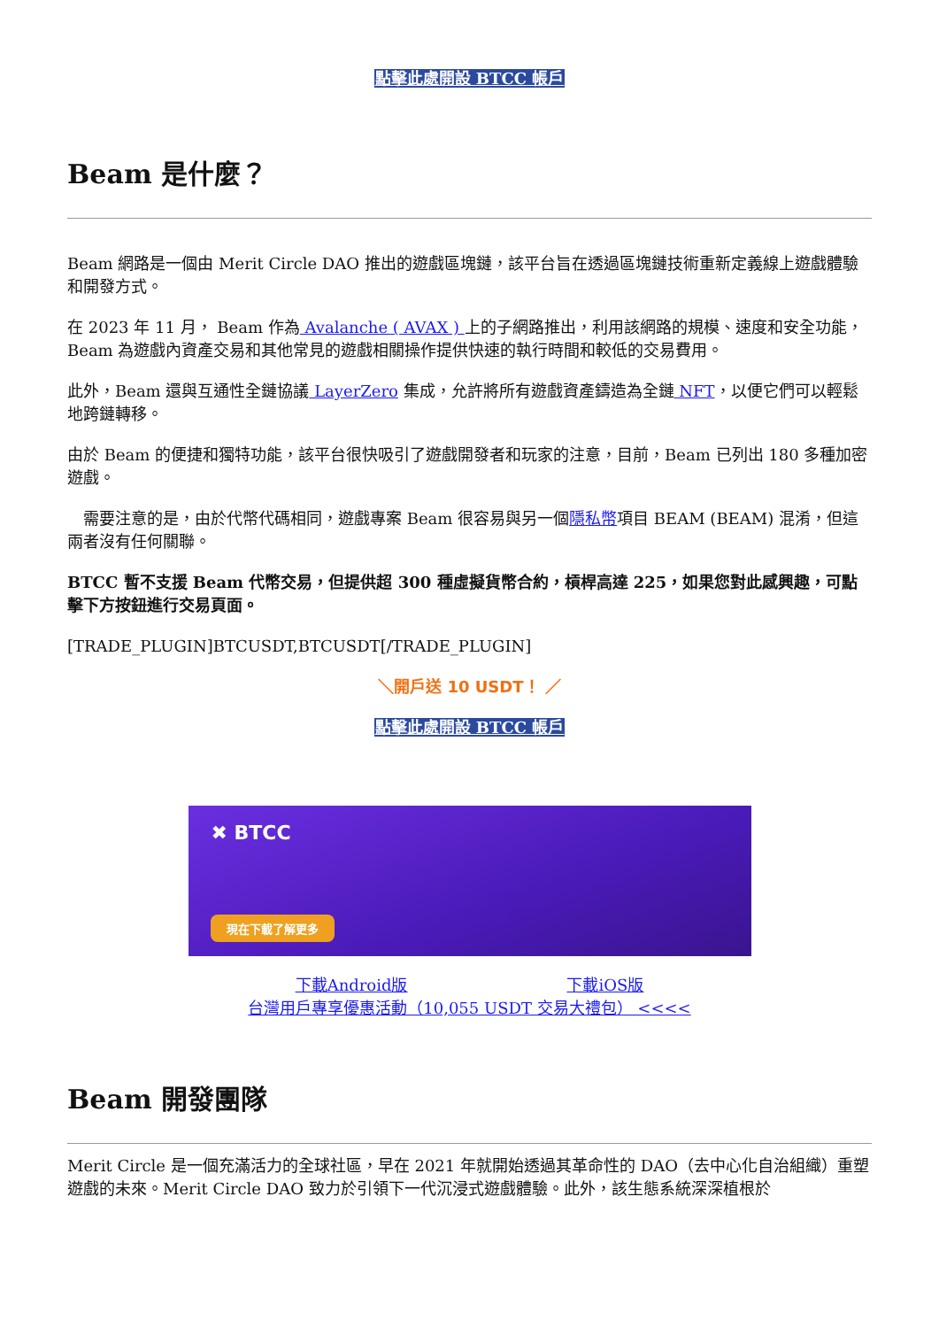點擊此處開設 BTCC 帳戶
Beam 是什麼？
Beam 網路是一個由 Merit Circle DAO 推出的遊戲區塊鏈，該平台旨在透過區塊鏈技術重新定義線上遊戲體驗和開發方式。
在 2023 年 11 月， Beam 作為 Avalanche ( AVAX ) 上的子網路推出，利用該網路的規模、速度和安全功能，Beam 為遊戲內資產交易和其他常見的遊戲相關操作提供快速的執行時間和較低的交易費用。
此外，Beam 還與互通性全鏈協議 LayerZero 集成，允許將所有遊戲資產鑄造為全鏈 NFT，以便它們可以輕鬆地跨鏈轉移。
由於 Beam 的便捷和獨特功能，該平台很快吸引了遊戲開發者和玩家的注意，目前，Beam 已列出 180 多種加密遊戲。
　需要注意的是，由於代幣代碼相同，遊戲專案 Beam 很容易與另一個隱私幣項目 BEAM (BEAM) 混淆，但這兩者沒有任何關聯。
BTCC 暫不支援 Beam 代幣交易，但提供超 300 種虛擬貨幣合約，槓桿高達 225，如果您對此感興趣，可點擊下方按鈕進行交易頁面。
[TRADE_PLUGIN]BTCUSDT,BTCUSDT[/TRADE_PLUGIN]
＼開戶送 10 USDT！ ／
點擊此處開設 BTCC 帳戶
✖ BTCC
現在下載了解更多
下載Android版　　　　　　　　　　下載iOS版
台灣用戶專享優惠活動（10,055 USDT 交易大禮包） <<<<
Beam 開發團隊
Merit Circle 是一個充滿活力的全球社區，早在 2021 年就開始透過其革命性的 DAO（去中心化自治組織）重塑遊戲的未來。Merit Circle DAO 致力於引領下一代沉浸式遊戲體驗。此外，該生態系統深深植根於